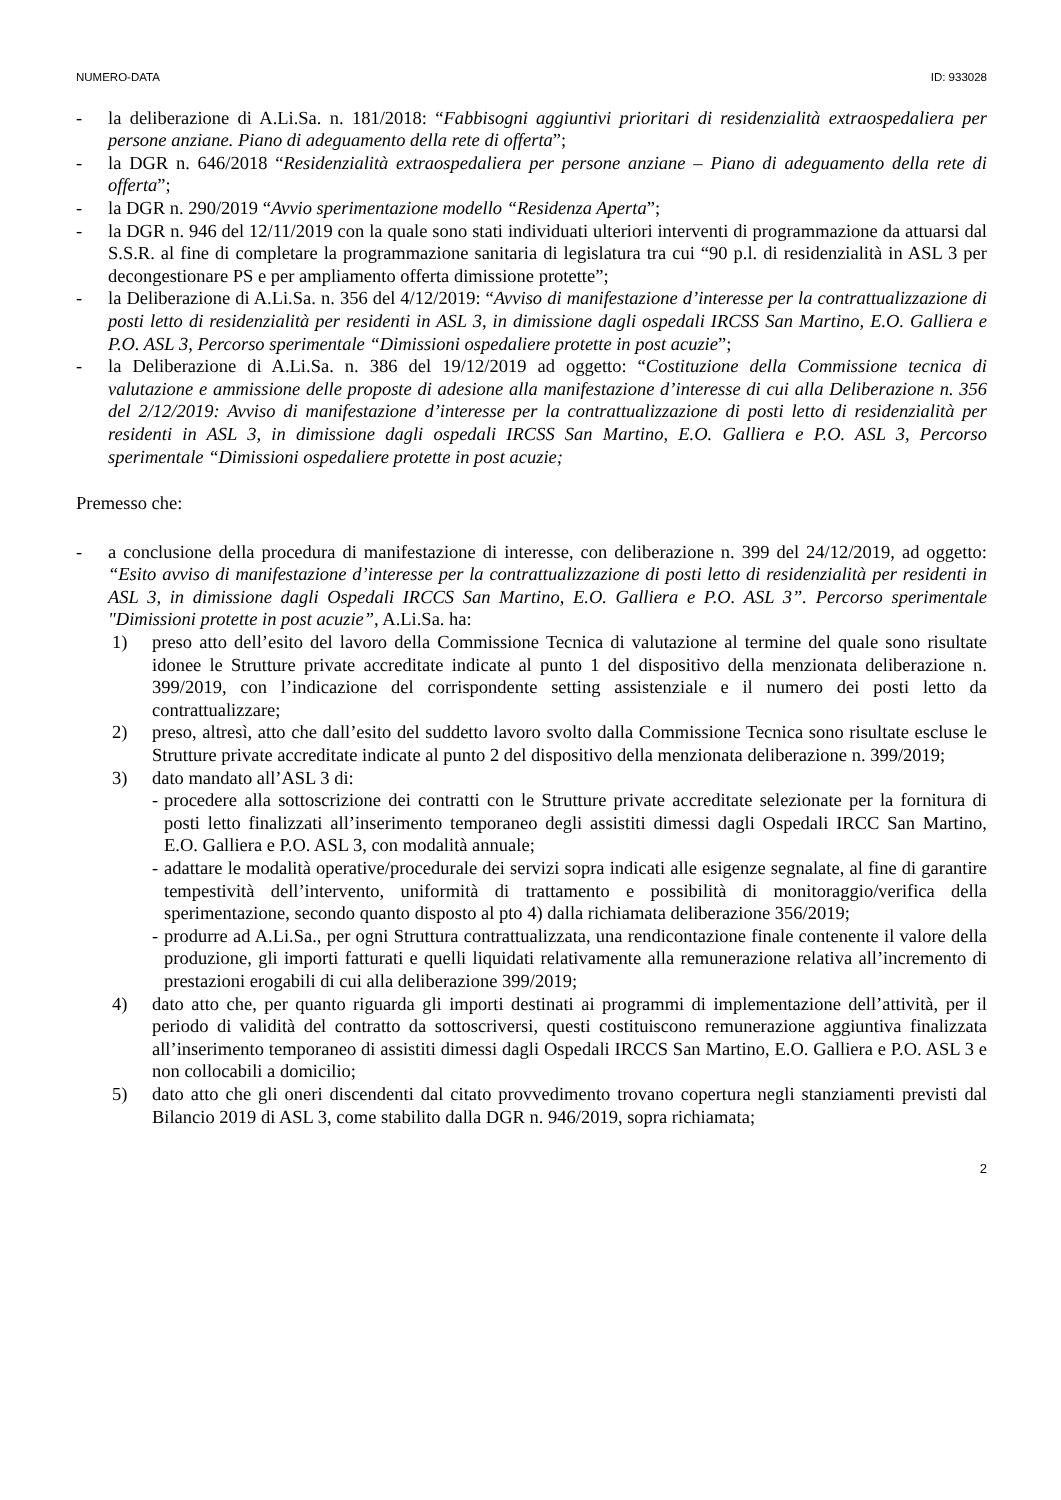NUMERO-DATA ID: 933028
- la deliberazione di A.Li.Sa. n. 181/2018: “Fabbisogni aggiuntivi prioritari di residenzialità extraospedaliera per persone anziane. Piano di adeguamento della rete di offerta”;
- la DGR n. 646/2018 “Residenzialità extraospedaliera per persone anziane – Piano di adeguamento della rete di offerta”;
- la DGR n. 290/2019 “Avvio sperimentazione modello “Residenza Aperta”;
- la DGR n. 946 del 12/11/2019 con la quale sono stati individuati ulteriori interventi di programmazione da attuarsi dal S.S.R. al fine di completare la programmazione sanitaria di legislatura tra cui “90 p.l. di residenzialità in ASL 3 per decongestionare PS e per ampliamento offerta dimissione protette”;
- la Deliberazione di A.Li.Sa. n. 356 del 4/12/2019: “Avviso di manifestazione d’interesse per la contrattualizzazione di posti letto di residenzialità per residenti in ASL 3, in dimissione dagli ospedali IRCSS San Martino, E.O. Galliera e P.O. ASL 3, Percorso sperimentale “Dimissioni ospedaliere protette in post acuzie”;
- la Deliberazione di A.Li.Sa. n. 386 del 19/12/2019 ad oggetto: “Costituzione della Commissione tecnica di valutazione e ammissione delle proposte di adesione alla manifestazione d’interesse di cui alla Deliberazione n. 356 del 2/12/2019: Avviso di manifestazione d’interesse per la contrattualizzazione di posti letto di residenzialità per residenti in ASL 3, in dimissione dagli ospedali IRCSS San Martino, E.O. Galliera e P.O. ASL 3, Percorso sperimentale “Dimissioni ospedaliere protette in post acuzie;
Premesso che:
- a conclusione della procedura di manifestazione di interesse, con deliberazione n. 399 del 24/12/2019, ad oggetto: “Esito avviso di manifestazione d’interesse per la contrattualizzazione di posti letto di residenzialità per residenti in ASL 3, in dimissione dagli Ospedali IRCCS San Martino, E.O. Galliera e P.O. ASL 3”. Percorso sperimentale "Dimissioni protette in post acuzie”, A.Li.Sa. ha:
1) preso atto dell’esito del lavoro della Commissione Tecnica di valutazione al termine del quale sono risultate idonee le Strutture private accreditate indicate al punto 1 del dispositivo della menzionata deliberazione n. 399/2019, con l’indicazione del corrispondente setting assistenziale e il numero dei posti letto da contrattualizzare;
2) preso, altresì, atto che dall’esito del suddetto lavoro svolto dalla Commissione Tecnica sono risultate escluse le Strutture private accreditate indicate al punto 2 del dispositivo della menzionata deliberazione n. 399/2019;
3) dato mandato all’ASL 3 di:
- procedere alla sottoscrizione dei contratti con le Strutture private accreditate selezionate per la fornitura di posti letto finalizzati all’inserimento temporaneo degli assistiti dimessi dagli Ospedali IRCC San Martino, E.O. Galliera e P.O. ASL 3, con modalità annuale;
- adattare le modalità operative/procedurale dei servizi sopra indicati alle esigenze segnalate, al fine di garantire tempestività dell’intervento, uniformità di trattamento e possibilità di monitoraggio/verifica della sperimentazione, secondo quanto disposto al pto 4) dalla richiamata deliberazione 356/2019;
- produrre ad A.Li.Sa., per ogni Struttura contrattualizzata, una rendicontazione finale contenente il valore della produzione, gli importi fatturati e quelli liquidati relativamente alla remunerazione relativa all’incremento di prestazioni erogabili di cui alla deliberazione 399/2019;
4) dato atto che, per quanto riguarda gli importi destinati ai programmi di implementazione dell’attività, per il periodo di validità del contratto da sottoscriversi, questi costituiscono remunerazione aggiuntiva finalizzata all’inserimento temporaneo di assistiti dimessi dagli Ospedali IRCCS San Martino, E.O. Galliera e P.O. ASL 3 e non collocabili a domicilio;
5) dato atto che gli oneri discendenti dal citato provvedimento trovano copertura negli stanziamenti previsti dal Bilancio 2019 di ASL 3, come stabilito dalla DGR n. 946/2019, sopra richiamata;
2